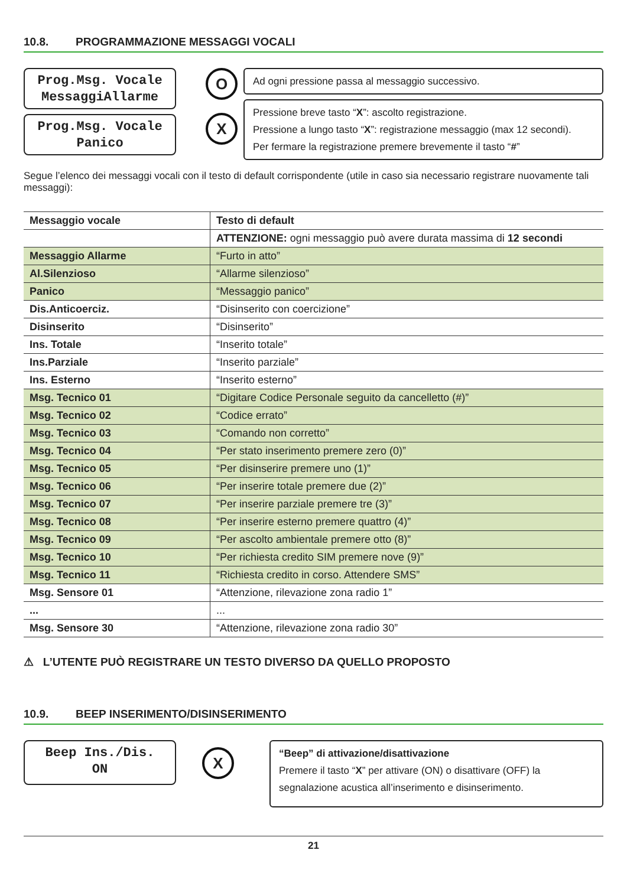10.8. PROGRAMMAZIONE MESSAGGI VOCALI
Prog.Msg. Vocale
MessaggiAllarme
Prog.Msg. Vocale
Panico
O
X
Ad ogni pressione passa al messaggio successivo.
Pressione breve tasto “X”: ascolto registrazione.
Pressione a lungo tasto “X”: registrazione messaggio (max 12 secondi).
Per fermare la registrazione premere brevemente il tasto “#”
Segue l’elenco dei messaggi vocali con il testo di default corrispondente (utile in caso sia necessario registrare nuovamente tali messaggi):
| Messaggio vocale | Testo di default |
| --- | --- |
| | ATTENZIONE: ogni messaggio può avere durata massima di 12 secondi |
| Messaggio Allarme | “Furto in atto” |
| Al.Silenzioso | “Allarme silenzioso” |
| Panico | “Messaggio panico” |
| Dis.Anticoerciz. | “Disinserito con coercizione” |
| Disinserito | “Disinserito” |
| Ins. Totale | “Inserito totale” |
| Ins.Parziale | “Inserito parziale” |
| Ins. Esterno | “Inserito esterno” |
| Msg. Tecnico 01 | “Digitare Codice Personale seguito da cancelletto (#)” |
| Msg. Tecnico 02 | “Codice errato” |
| Msg. Tecnico 03 | “Comando non corretto” |
| Msg. Tecnico 04 | “Per stato inserimento premere zero (0)” |
| Msg. Tecnico 05 | “Per disinserire premere uno (1)” |
| Msg. Tecnico 06 | “Per inserire totale premere due (2)” |
| Msg. Tecnico 07 | “Per inserire parziale premere tre (3)” |
| Msg. Tecnico 08 | “Per inserire esterno premere quattro (4)” |
| Msg. Tecnico 09 | “Per ascolto ambientale premere otto (8)” |
| Msg. Tecnico 10 | “Per richiesta credito SIM premere nove (9)” |
| Msg. Tecnico 11 | “Richiesta credito in corso. Attendere SMS” |
| Msg. Sensore 01 | “Attenzione, rilevazione zona radio 1” |
| ... | ... |
| Msg. Sensore 30 | “Attenzione, rilevazione zona radio 30” |
⚠ L’UTENTE PUÒ REGISTRARE UN TESTO DIVERSO DA QUELLO PROPOSTO
10.9. BEEP INSERIMENTO/DISINSERIMENTO
Beep Ins./Dis.
ON
X
“Beep” di attivazione/disattivazione
Premere il tasto “X” per attivare (ON) o disattivare (OFF) la
segnalazione acustica all’inserimento e disinserimento.
21